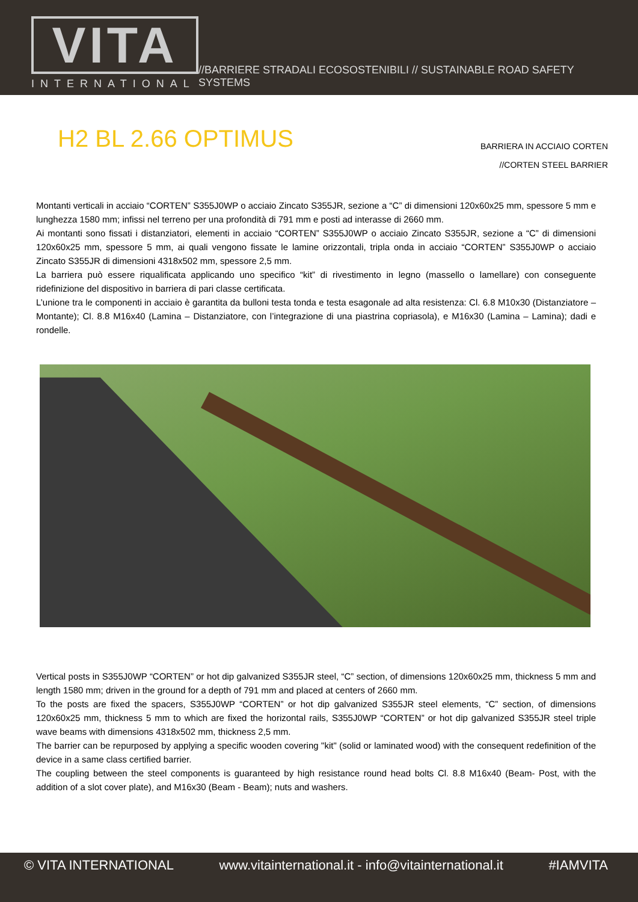VITA
INTERNATIONAL
//BARRIERE STRADALI ECOSOSTENIBILI // SUSTAINABLE ROAD SAFETY SYSTEMS
H2 BL 2.66 OPTIMUS
BARRIERA IN ACCIAIO CORTEN
//CORTEN STEEL BARRIER
Montanti verticali in acciaio “CORTEN” S355J0WP o acciaio Zincato S355JR, sezione a “C” di dimensioni 120x60x25 mm, spessore 5 mm e lunghezza 1580 mm; infissi nel terreno per una profondità di 791 mm e posti ad interasse di 2660 mm.
Ai montanti sono fissati i distanziatori, elementi in acciaio “CORTEN” S355J0WP o acciaio Zincato S355JR, sezione a “C” di dimensioni 120x60x25 mm, spessore 5 mm, ai quali vengono fissate le lamine orizzontali, tripla onda in acciaio “CORTEN” S355J0WP o acciaio Zincato S355JR di dimensioni 4318x502 mm, spessore 2,5 mm.
La barriera può essere riqualificata applicando uno specifico “kit” di rivestimento in legno (massello o lamellare) con conseguente ridefinizione del dispositivo in barriera di pari classe certificata.
L’unione tra le componenti in acciaio è garantita da bulloni testa tonda e testa esagonale ad alta resistenza: Cl. 6.8 M10x30 (Distanziatore – Montante); Cl. 8.8 M16x40 (Lamina – Distanziatore, con l’integrazione di una piastrina copriasola), e M16x30 (Lamina – Lamina); dadi e rondelle.
Vertical posts in S355J0WP “CORTEN” or hot dip galvanized S355JR steel, “C” section, of dimensions 120x60x25 mm, thickness 5 mm and length 1580 mm; driven in the ground for a depth of 791 mm and placed at centers of 2660 mm.
To the posts are fixed the spacers, S355J0WP “CORTEN” or hot dip galvanized S355JR steel elements, “C” section, of dimensions 120x60x25 mm, thickness 5 mm to which are fixed the horizontal rails, S355J0WP “CORTEN” or hot dip galvanized S355JR steel triple wave beams with dimensions 4318x502 mm, thickness 2,5 mm.
The barrier can be repurposed by applying a specific wooden covering "kit" (solid or laminated wood) with the consequent redefinition of the device in a same class certified barrier.
The coupling between the steel components is guaranteed by high resistance round head bolts Cl. 8.8 M16x40 (Beam- Post, with the addition of a slot cover plate), and M16x30 (Beam - Beam); nuts and washers.
© VITA INTERNATIONAL www.vitainternational.it - info@vitainternational.it #IAMVITA